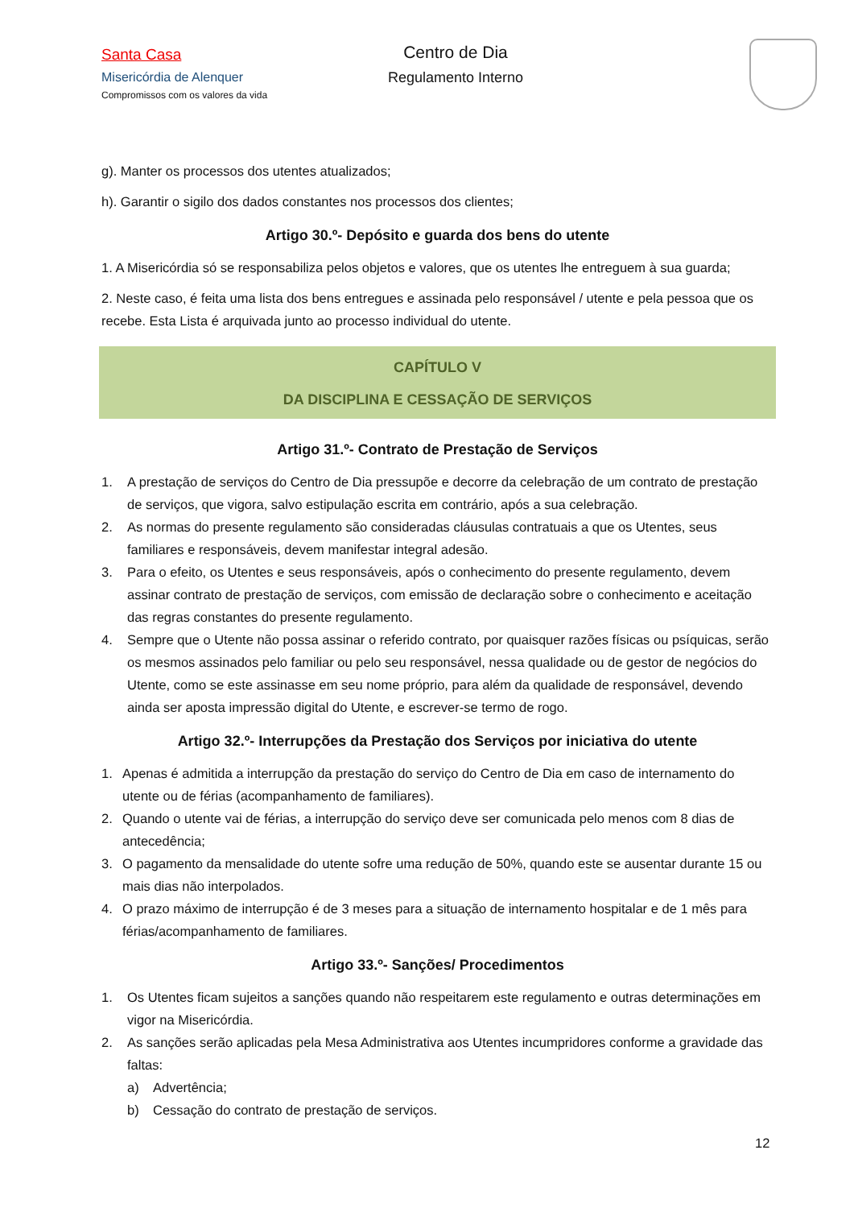Santa Casa
Misericórdia de Alenquer
Compromissos com os valores da vida
Centro de Dia
Regulamento Interno
g). Manter os processos dos utentes atualizados;
h). Garantir o sigilo dos dados constantes nos processos dos clientes;
Artigo 30.º- Depósito e guarda dos bens do utente
1. A Misericórdia só se responsabiliza pelos objetos e valores, que os utentes lhe entreguem à sua guarda;
2. Neste caso, é feita uma lista dos bens entregues e assinada pelo responsável / utente e pela pessoa que os recebe. Esta Lista é arquivada junto ao processo individual do utente.
CAPÍTULO V
DA DISCIPLINA E CESSAÇÃO DE SERVIÇOS
Artigo 31.º- Contrato de Prestação de Serviços
1. A prestação de serviços do Centro de Dia pressupõe e decorre da celebração de um contrato de prestação de serviços, que vigora, salvo estipulação escrita em contrário, após a sua celebração.
2. As normas do presente regulamento são consideradas cláusulas contratuais a que os Utentes, seus familiares e responsáveis, devem manifestar integral adesão.
3. Para o efeito, os Utentes e seus responsáveis, após o conhecimento do presente regulamento, devem assinar contrato de prestação de serviços, com emissão de declaração sobre o conhecimento e aceitação das regras constantes do presente regulamento.
4. Sempre que o Utente não possa assinar o referido contrato, por quaisquer razões físicas ou psíquicas, serão os mesmos assinados pelo familiar ou pelo seu responsável, nessa qualidade ou de gestor de negócios do Utente, como se este assinasse em seu nome próprio, para além da qualidade de responsável, devendo ainda ser aposta impressão digital do Utente, e escrever-se termo de rogo.
Artigo 32.º- Interrupções da Prestação dos Serviços por iniciativa do utente
1. Apenas é admitida a interrupção da prestação do serviço do Centro de Dia em caso de internamento do utente ou de férias (acompanhamento de familiares).
2. Quando o utente vai de férias, a interrupção do serviço deve ser comunicada pelo menos com 8 dias de antecedência;
3. O pagamento da mensalidade do utente sofre uma redução de 50%, quando este se ausentar durante 15 ou mais dias não interpolados.
4. O prazo máximo de interrupção é de 3 meses para a situação de internamento hospitalar e de 1 mês para férias/acompanhamento de familiares.
Artigo 33.º- Sanções/ Procedimentos
1. Os Utentes ficam sujeitos a sanções quando não respeitarem este regulamento e outras determinações em vigor na Misericórdia.
2. As sanções serão aplicadas pela Mesa Administrativa aos Utentes incumpridores conforme a gravidade das faltas:
a) Advertência;
b) Cessação do contrato de prestação de serviços.
12